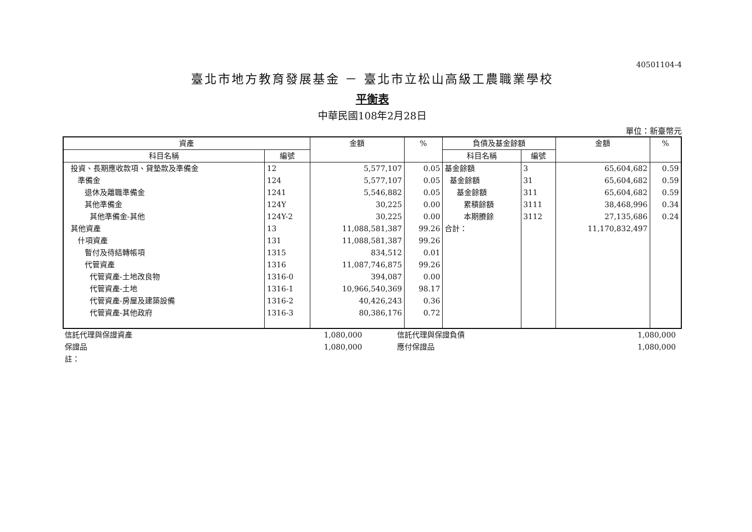40501104-4
臺北市地方教育發展基金 － 臺北市立松山高級工農職業學校
平衡表
中華民國108年2月28日
單位：新臺幣元
| 資產 | | 金額 | % | 負債及基金餘額 | | 金額 | % |
| --- | --- | --- | --- | --- | --- | --- | --- |
| 科目名稱 | 編號 | | | 科目名稱 | 編號 | | |
| 投資、長期應收款項、貸墊款及準備金 | 12 | 5,577,107 | 0.05 | 基金餘額 | 3 | 65,604,682 | 0.59 |
| 準備金 | 124 | 5,577,107 | 0.05 | 基金餘額 | 31 | 65,604,682 | 0.59 |
| 退休及離職準備金 | 1241 | 5,546,882 | 0.05 | 基金餘額 | 311 | 65,604,682 | 0.59 |
| 其他準備金 | 124Y | 30,225 | 0.00 | 累積餘額 | 3111 | 38,468,996 | 0.34 |
| 其他準備金-其他 | 124Y-2 | 30,225 | 0.00 | 本期賸餘 | 3112 | 27,135,686 | 0.24 |
| 其他資產 | 13 | 11,088,581,387 | 99.26 | 合計： | | 11,170,832,497 | |
| 什項資產 | 131 | 11,088,581,387 | 99.26 | | | | |
| 暫付及待結轉帳項 | 1315 | 834,512 | 0.01 | | | | |
| 代管資產 | 1316 | 11,087,746,875 | 99.26 | | | | |
| 代管資產-土地改良物 | 1316-0 | 394,087 | 0.00 | | | | |
| 代管資產-土地 | 1316-1 | 10,966,540,369 | 98.17 | | | | |
| 代管資產-房屋及建築設備 | 1316-2 | 40,426,243 | 0.36 | | | | |
| 代管資產-其他政府 | 1316-3 | 80,386,176 | 0.72 | | | | |
| 信託代理與保證資產 | 1,080,000 | | 信託代理與保證負債 | 1,080,000 | |
| 保證品 | 1,080,000 | | 應付保證品 | 1,080,000 | |
| 註： | | | | | |